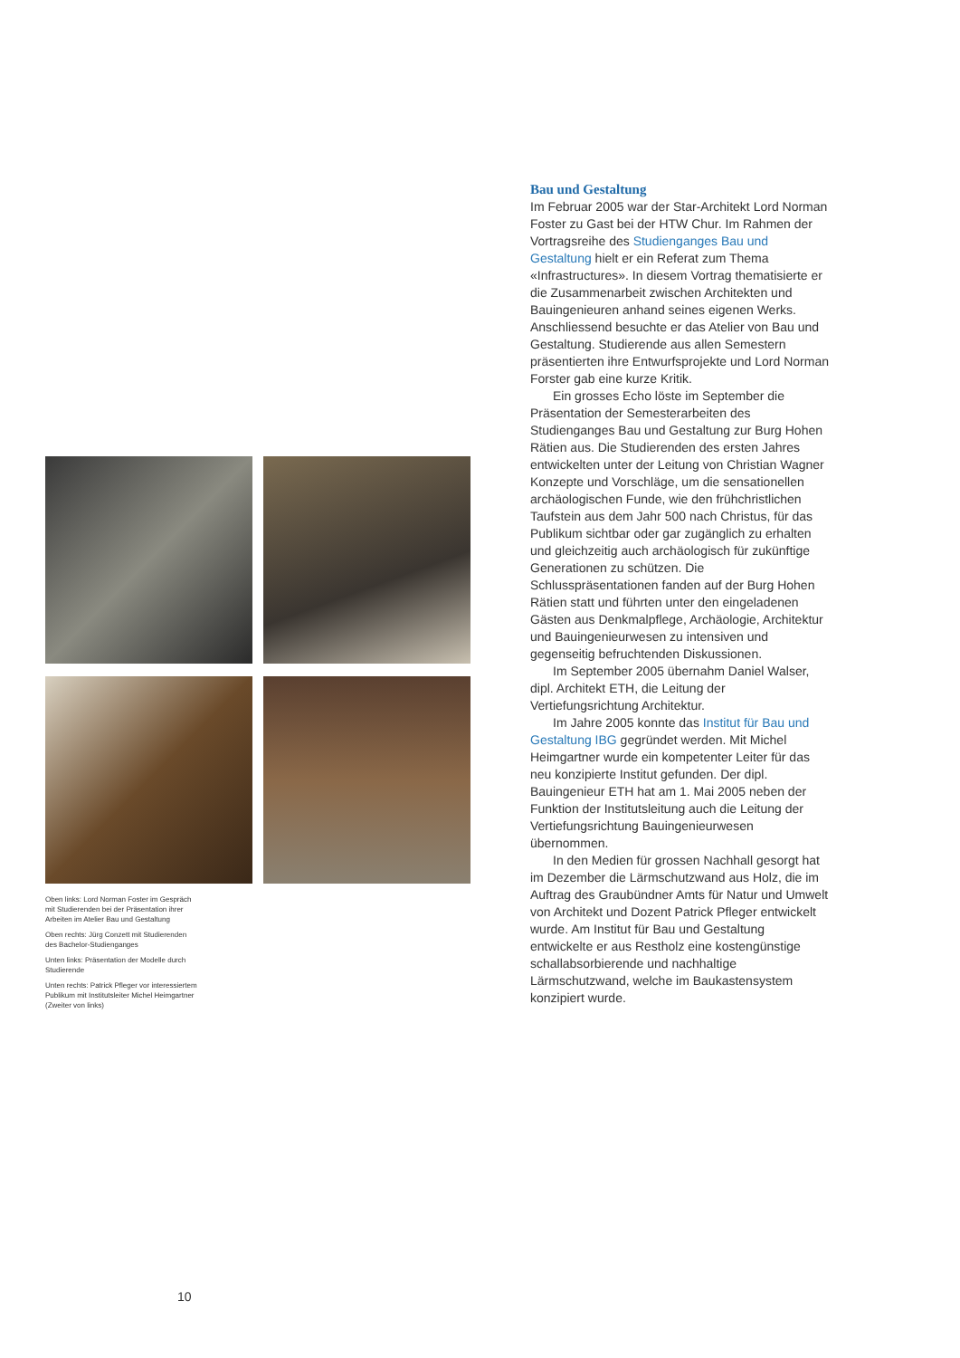Oben links: Lord Norman Foster im Gespräch mit Studierenden bei der Präsentation ihrer Arbeiten im Atelier Bau und Gestaltung
Oben rechts: Jürg Conzett mit Studierenden des Bachelor-Studienganges
Unten links: Präsentation der Modelle durch Studierende
Unten rechts: Patrick Pfleger vor interessiertem Publikum mit Institutsleiter Michel Heimgartner (Zweiter von links)
Bau und Gestaltung
Im Februar 2005 war der Star-Architekt Lord Norman Foster zu Gast bei der HTW Chur. Im Rahmen der Vortragsreihe des Studienganges Bau und Gestaltung hielt er ein Referat zum Thema «Infrastructures». In diesem Vortrag thematisierte er die Zusammenarbeit zwischen Architekten und Bauingenieuren anhand seines eigenen Werks. Anschliessend besuchte er das Atelier von Bau und Gestaltung. Studierende aus allen Semestern präsentierten ihre Entwurfsprojekte und Lord Norman Forster gab eine kurze Kritik.
Ein grosses Echo löste im September die Präsentation der Semesterarbeiten des Studienganges Bau und Gestaltung zur Burg Hohen Rätien aus. Die Studierenden des ersten Jahres entwickelten unter der Leitung von Christian Wagner Konzepte und Vorschläge, um die sensationellen archäologischen Funde, wie den frühchristlichen Taufstein aus dem Jahr 500 nach Christus, für das Publikum sichtbar oder gar zugänglich zu erhalten und gleichzeitig auch archäologisch für zukünftige Generationen zu schützen. Die Schlusspräsentationen fanden auf der Burg Hohen Rätien statt und führten unter den eingeladenen Gästen aus Denkmalpflege, Archäologie, Architektur und Bauingenieurwesen zu intensiven und gegenseitig befruchtenden Diskussionen.
Im September 2005 übernahm Daniel Walser, dipl. Architekt ETH, die Leitung der Vertiefungsrichtung Architektur.
Im Jahre 2005 konnte das Institut für Bau und Gestaltung IBG gegründet werden. Mit Michel Heimgartner wurde ein kompetenter Leiter für das neu konzipierte Institut gefunden. Der dipl. Bauingenieur ETH hat am 1. Mai 2005 neben der Funktion der Institutsleitung auch die Leitung der Vertiefungsrichtung Bauingenieurwesen übernommen.
In den Medien für grossen Nachhall gesorgt hat im Dezember die Lärmschutzwand aus Holz, die im Auftrag des Graubündner Amts für Natur und Umwelt von Architekt und Dozent Patrick Pfleger entwickelt wurde. Am Institut für Bau und Gestaltung entwickelte er aus Restholz eine kostengünstige schallabsorbierende und nachhaltige Lärmschutzwand, welche im Baukastensystem konzipiert wurde.
10